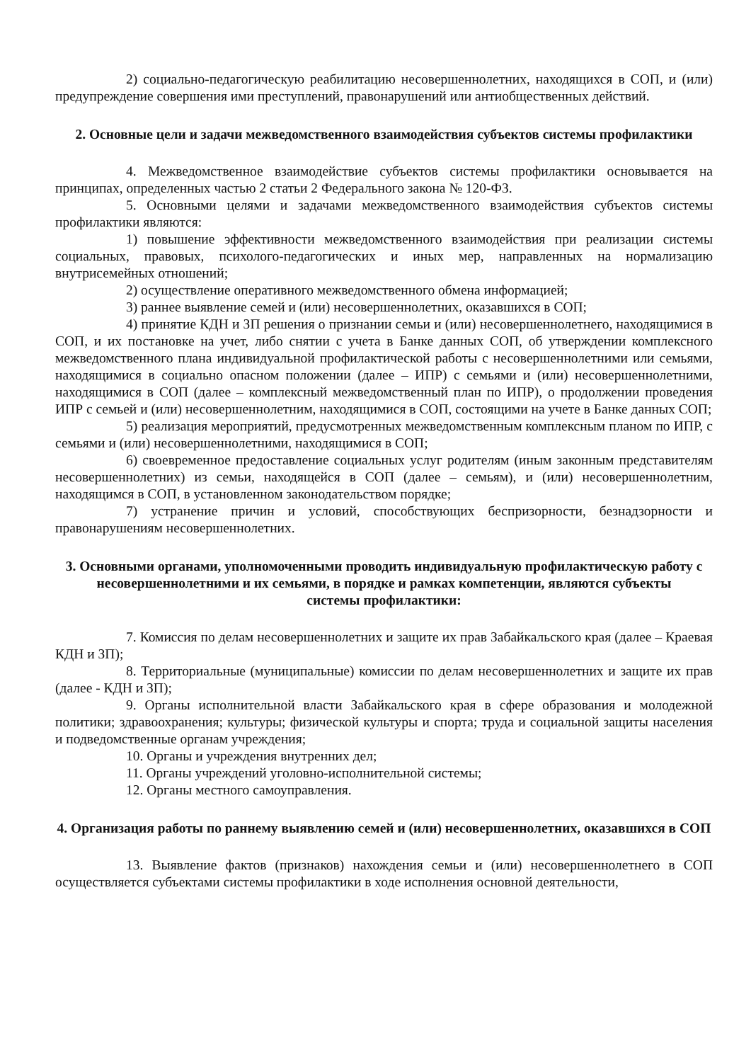2) социально-педагогическую реабилитацию несовершеннолетних, находящихся в СОП, и (или) предупреждение совершения ими преступлений, правонарушений или антиобщественных действий.
2. Основные цели и задачи межведомственного взаимодействия субъектов системы профилактики
4. Межведомственное взаимодействие субъектов системы профилактики основывается на принципах, определенных частью 2 статьи 2 Федерального закона № 120-ФЗ.
5. Основными целями и задачами межведомственного взаимодействия субъектов системы профилактики являются:
1) повышение эффективности межведомственного взаимодействия при реализации системы социальных, правовых, психолого-педагогических и иных мер, направленных на нормализацию внутрисемейных отношений;
2) осуществление оперативного межведомственного обмена информацией;
3) раннее выявление семей и (или) несовершеннолетних, оказавшихся в СОП;
4) принятие КДН и ЗП решения о признании семьи и (или) несовершеннолетнего, находящимися в СОП, и их постановке на учет, либо снятии с учета в Банке данных СОП, об утверждении комплексного межведомственного плана индивидуальной профилактической работы с несовершеннолетними или семьями, находящимися в социально опасном положении (далее – ИПР) с семьями и (или) несовершеннолетними, находящимися в СОП (далее – комплексный межведомственный план по ИПР), о продолжении проведения ИПР с семьей и (или) несовершеннолетним, находящимися в СОП, состоящими на учете в Банке данных СОП;
5) реализация мероприятий, предусмотренных межведомственным комплексным планом по ИПР, с семьями и (или) несовершеннолетними, находящимися в СОП;
6) своевременное предоставление социальных услуг родителям (иным законным представителям несовершеннолетних) из семьи, находящейся в СОП (далее – семьям), и (или) несовершеннолетним, находящимся в СОП, в установленном законодательством порядке;
7) устранение причин и условий, способствующих беспризорности, безнадзорности и правонарушениям несовершеннолетних.
3. Основными органами, уполномоченными проводить индивидуальную профилактическую работу с несовершеннолетними и их семьями, в порядке и рамках компетенции, являются субъекты
системы профилактики:
7. Комиссия по делам несовершеннолетних и защите их прав Забайкальского края (далее – Краевая КДН и ЗП);
8. Территориальные (муниципальные) комиссии по делам несовершеннолетних и защите их прав (далее - КДН и ЗП);
9. Органы исполнительной власти Забайкальского края в сфере образования и молодежной политики; здравоохранения; культуры; физической культуры и спорта; труда и социальной защиты населения и подведомственные органам учреждения;
10. Органы и учреждения внутренних дел;
11. Органы учреждений уголовно-исполнительной системы;
12. Органы местного самоуправления.
4. Организация работы по раннему выявлению семей и (или) несовершеннолетних, оказавшихся в СОП
13. Выявление фактов (признаков) нахождения семьи и (или) несовершеннолетнего в СОП осуществляется субъектами системы профилактики в ходе исполнения основной деятельности,